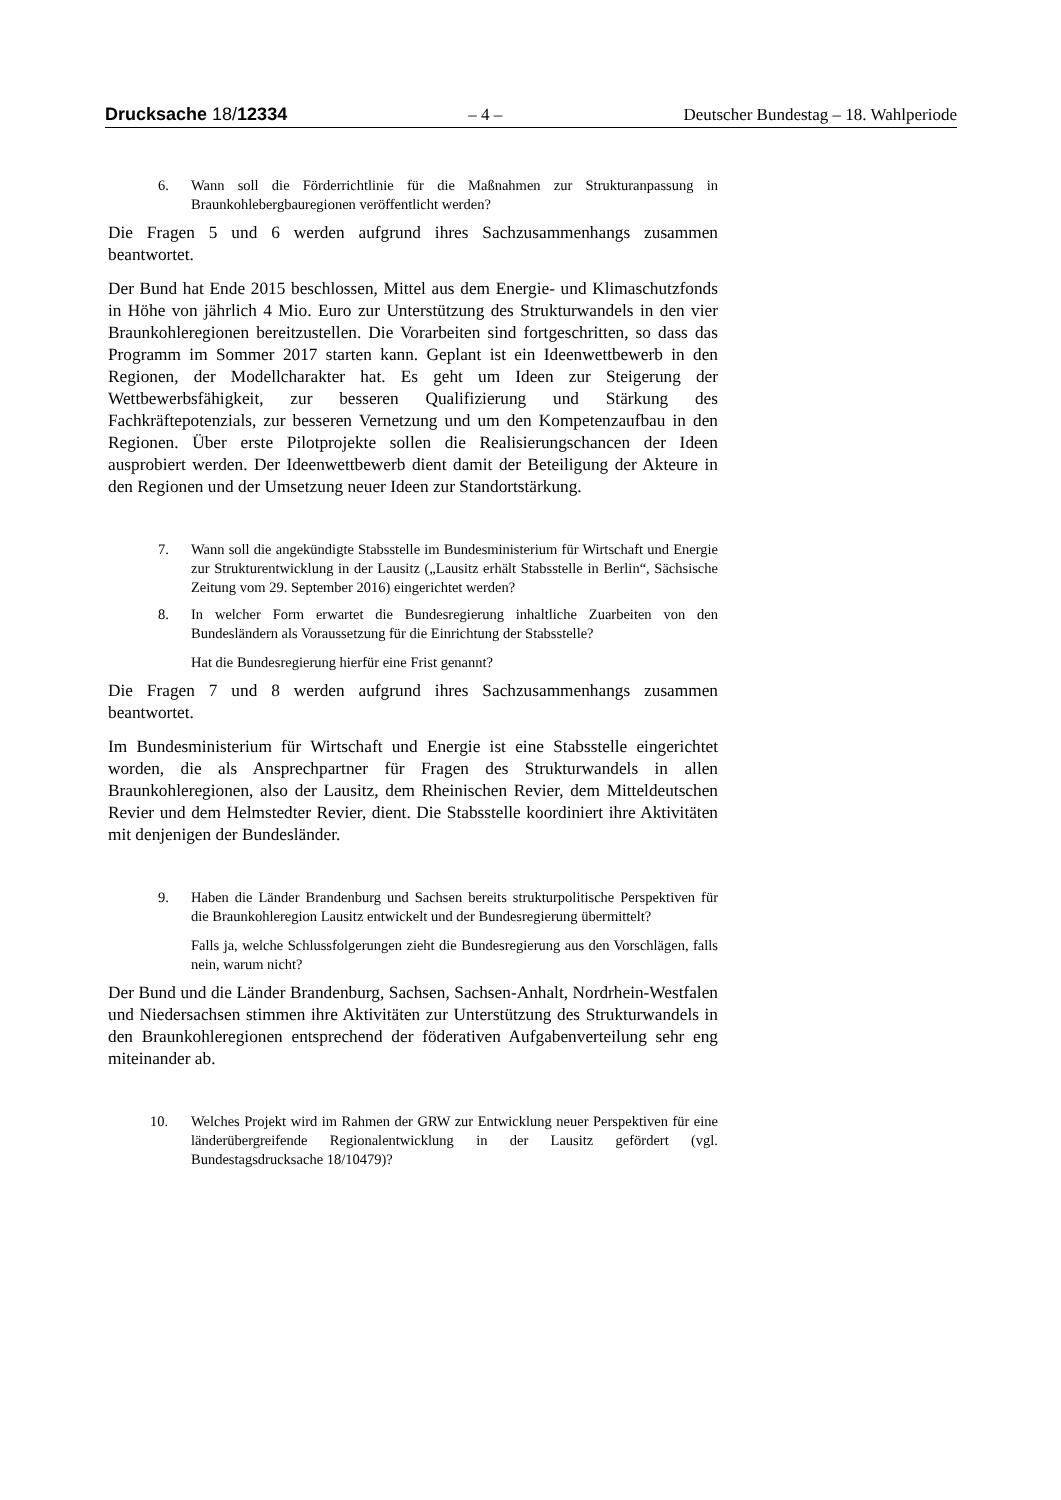Drucksache 18/12334 – 4 – Deutscher Bundestag – 18. Wahlperiode
6. Wann soll die Förderrichtlinie für die Maßnahmen zur Strukturanpassung in Braunkohlebergbauregionen veröffentlicht werden?
Die Fragen 5 und 6 werden aufgrund ihres Sachzusammenhangs zusammen beantwortet.
Der Bund hat Ende 2015 beschlossen, Mittel aus dem Energie- und Klimaschutzfonds in Höhe von jährlich 4 Mio. Euro zur Unterstützung des Strukturwandels in den vier Braunkohleregionen bereitzustellen. Die Vorarbeiten sind fortgeschritten, so dass das Programm im Sommer 2017 starten kann. Geplant ist ein Ideenwettbewerb in den Regionen, der Modellcharakter hat. Es geht um Ideen zur Steigerung der Wettbewerbsfähigkeit, zur besseren Qualifizierung und Stärkung des Fachkräftepotenzials, zur besseren Vernetzung und um den Kompetenzaufbau in den Regionen. Über erste Pilotprojekte sollen die Realisierungschancen der Ideen ausprobiert werden. Der Ideenwettbewerb dient damit der Beteiligung der Akteure in den Regionen und der Umsetzung neuer Ideen zur Standortstärkung.
7. Wann soll die angekündigte Stabsstelle im Bundesministerium für Wirtschaft und Energie zur Strukturentwicklung in der Lausitz („Lausitz erhält Stabsstelle in Berlin“, Sächsische Zeitung vom 29. September 2016) eingerichtet werden?
8. In welcher Form erwartet die Bundesregierung inhaltliche Zuarbeiten von den Bundesländern als Voraussetzung für die Einrichtung der Stabsstelle?
Hat die Bundesregierung hierfür eine Frist genannt?
Die Fragen 7 und 8 werden aufgrund ihres Sachzusammenhangs zusammen beantwortet.
Im Bundesministerium für Wirtschaft und Energie ist eine Stabsstelle eingerichtet worden, die als Ansprechpartner für Fragen des Strukturwandels in allen Braunkohleregionen, also der Lausitz, dem Rheinischen Revier, dem Mitteldeutschen Revier und dem Helmstedter Revier, dient. Die Stabsstelle koordiniert ihre Aktivitäten mit denjenigen der Bundesländer.
9. Haben die Länder Brandenburg und Sachsen bereits strukturpolitische Perspektiven für die Braunkohleregion Lausitz entwickelt und der Bundesregierung übermittelt?
Falls ja, welche Schlussfolgerungen zieht die Bundesregierung aus den Vorschlägen, falls nein, warum nicht?
Der Bund und die Länder Brandenburg, Sachsen, Sachsen-Anhalt, Nordrhein-Westfalen und Niedersachsen stimmen ihre Aktivitäten zur Unterstützung des Strukturwandels in den Braunkohleregionen entsprechend der föderativen Aufgabenverteilung sehr eng miteinander ab.
10. Welches Projekt wird im Rahmen der GRW zur Entwicklung neuer Perspektiven für eine länderübergreifende Regionalentwicklung in der Lausitz gefördert (vgl. Bundestagsdrucksache 18/10479)?